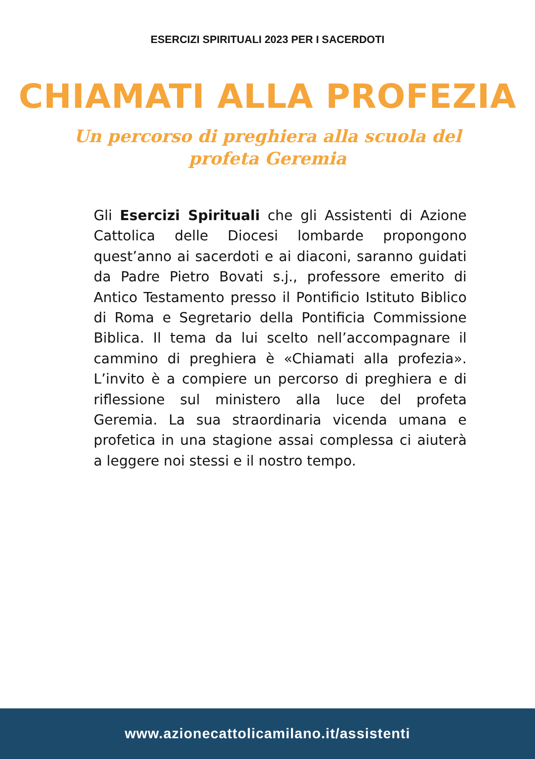ESERCIZI SPIRITUALI 2023 PER I SACERDOTI
CHIAMATI ALLA PROFEZIA
Un percorso di preghiera alla scuola del profeta Geremia
Gli Esercizi Spirituali che gli Assistenti di Azione Cattolica delle Diocesi lombarde propongono quest’anno ai sacerdoti e ai diaconi, saranno guidati da Padre Pietro Bovati s.j., professore emerito di Antico Testamento presso il Pontificio Istituto Biblico di Roma e Segretario della Pontificia Commissione Biblica. Il tema da lui scelto nell’accompagnare il cammino di preghiera è «Chiamati alla profezia». L’invito è a compiere un percorso di preghiera e di riflessione sul ministero alla luce del profeta Geremia. La sua straordinaria vicenda umana e profetica in una stagione assai complessa ci aiuterà a leggere noi stessi e il nostro tempo.
www.azionecattolicamilano.it/assistenti